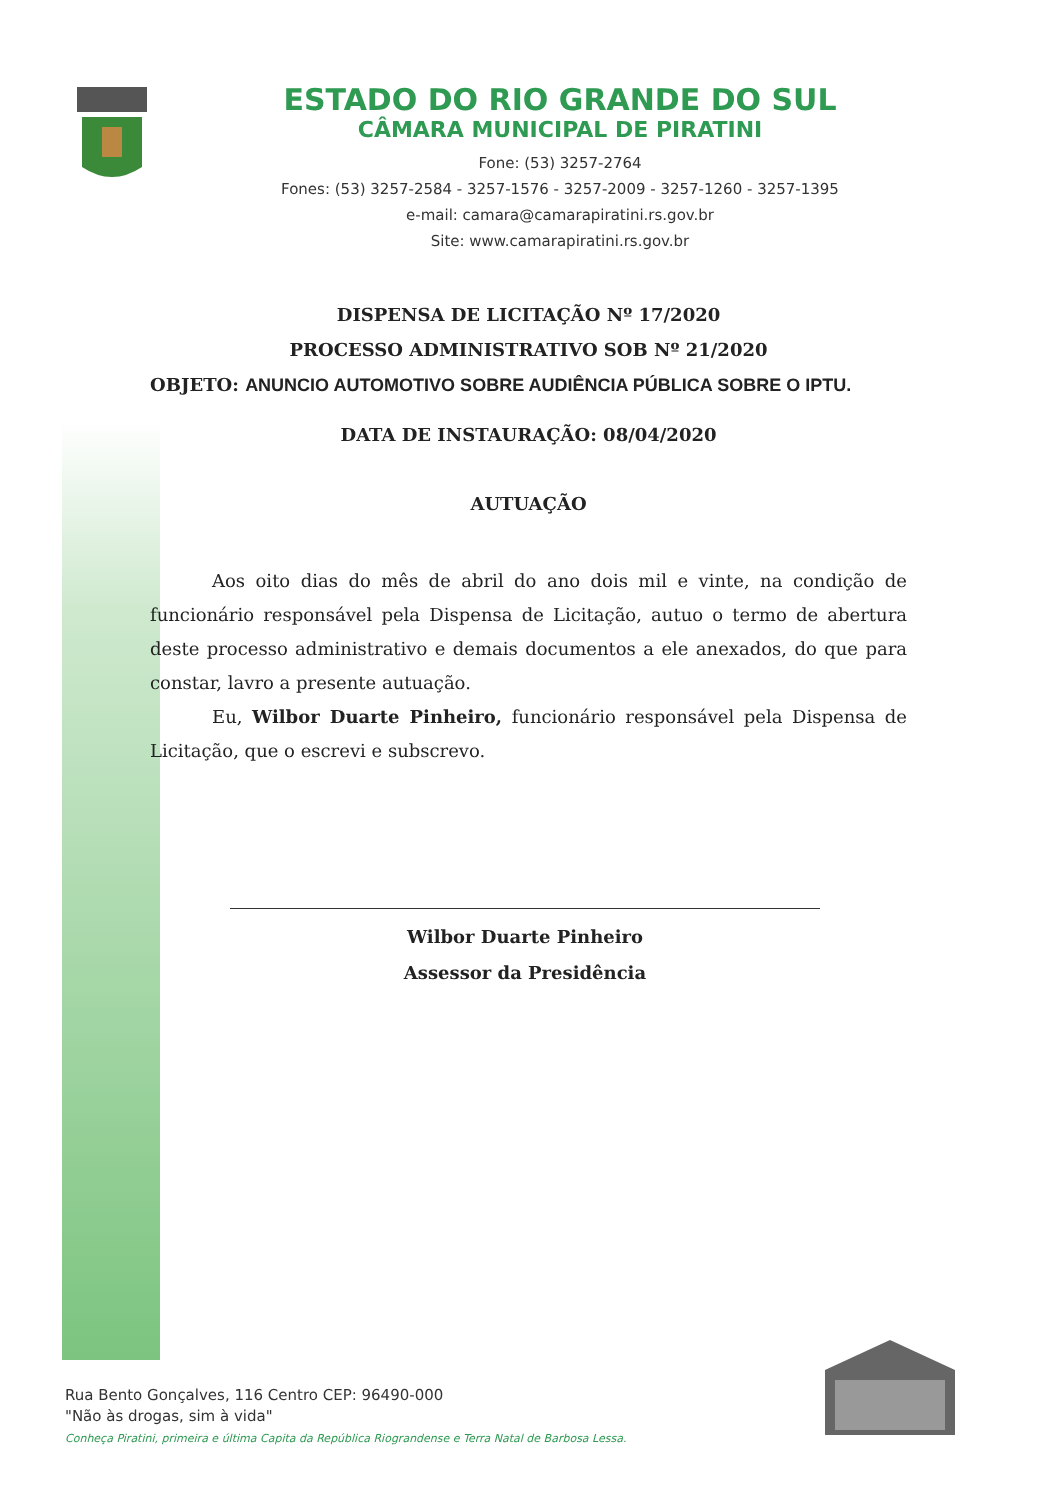ESTADO DO RIO GRANDE DO SUL
CÂMARA MUNICIPAL DE PIRATINI
Fone: (53) 3257-2764
Fones: (53) 3257-2584 - 3257-1576 - 3257-2009 - 3257-1260 - 3257-1395
e-mail: camara@camarapiratini.rs.gov.br
Site: www.camarapiratini.rs.gov.br
DISPENSA DE LICITAÇÃO Nº 17/2020
PROCESSO ADMINISTRATIVO SOB Nº 21/2020
OBJETO: ANUNCIO AUTOMOTIVO SOBRE AUDIÊNCIA PÚBLICA SOBRE O IPTU.
DATA DE INSTAURAÇÃO: 08/04/2020
AUTUAÇÃO
Aos oito dias do mês de abril do ano dois mil e vinte, na condição de funcionário responsável pela Dispensa de Licitação, autuo o termo de abertura deste processo administrativo e demais documentos a ele anexados, do que para constar, lavro a presente autuação.
Eu, Wilbor Duarte Pinheiro, funcionário responsável pela Dispensa de Licitação, que o escrevi e subscrevo.
Wilbor Duarte Pinheiro
Assessor da Presidência
Rua Bento Gonçalves, 116 Centro CEP: 96490-000
"Não às drogas, sim à vida"
Conheça Piratini, primeira e última Capita da República Riograndense e Terra Natal de Barbosa Lessa.